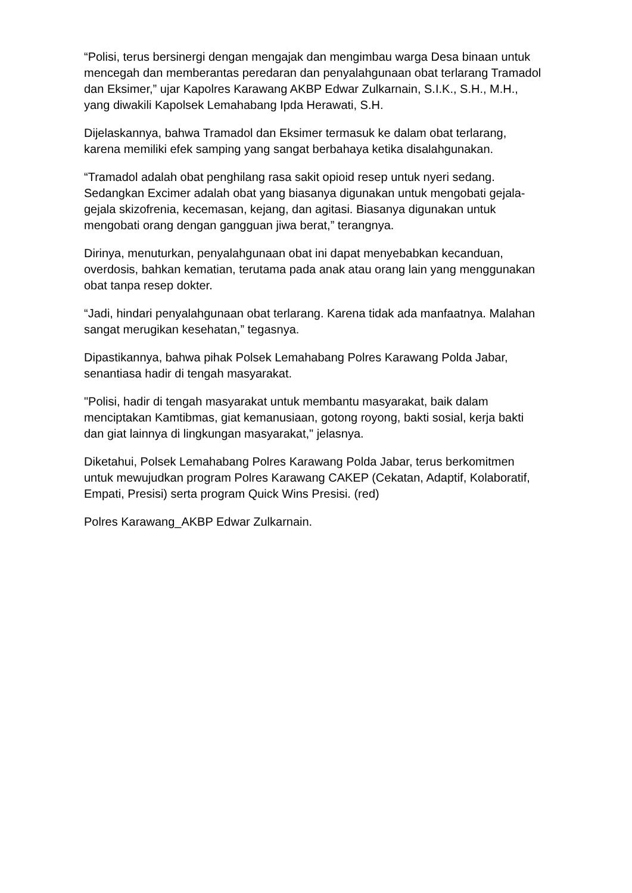“Polisi, terus bersinergi dengan mengajak dan mengimbau warga Desa binaan untuk mencegah dan memberantas peredaran dan penyalahgunaan obat terlarang Tramadol dan Eksimer,” ujar Kapolres Karawang AKBP Edwar Zulkarnain, S.I.K., S.H., M.H., yang diwakili Kapolsek Lemahabang Ipda Herawati, S.H.
Dijelaskannya, bahwa Tramadol dan Eksimer termasuk ke dalam obat terlarang, karena memiliki efek samping yang sangat berbahaya ketika disalahgunakan.
“Tramadol adalah obat penghilang rasa sakit opioid resep untuk nyeri sedang. Sedangkan Excimer adalah obat yang biasanya digunakan untuk mengobati gejala-gejala skizofrenia, kecemasan, kejang, dan agitasi. Biasanya digunakan untuk mengobati orang dengan gangguan jiwa berat,” terangnya.
Dirinya, menuturkan, penyalahgunaan obat ini dapat menyebabkan kecanduan, overdosis, bahkan kematian, terutama pada anak atau orang lain yang menggunakan obat tanpa resep dokter.
“Jadi, hindari penyalahgunaan obat terlarang. Karena tidak ada manfaatnya. Malahan sangat merugikan kesehatan,” tegasnya.
Dipastikannya, bahwa pihak Polsek Lemahabang Polres Karawang Polda Jabar, senantiasa hadir di tengah masyarakat.
"Polisi, hadir di tengah masyarakat untuk membantu masyarakat, baik dalam menciptakan Kamtibmas, giat kemanusiaan, gotong royong, bakti sosial, kerja bakti dan giat lainnya di lingkungan masyarakat," jelasnya.
Diketahui, Polsek Lemahabang Polres Karawang Polda Jabar, terus berkomitmen untuk mewujudkan program Polres Karawang CAKEP (Cekatan, Adaptif, Kolaboratif, Empati, Presisi) serta program Quick Wins Presisi. (red)
Polres Karawang_AKBP Edwar Zulkarnain.